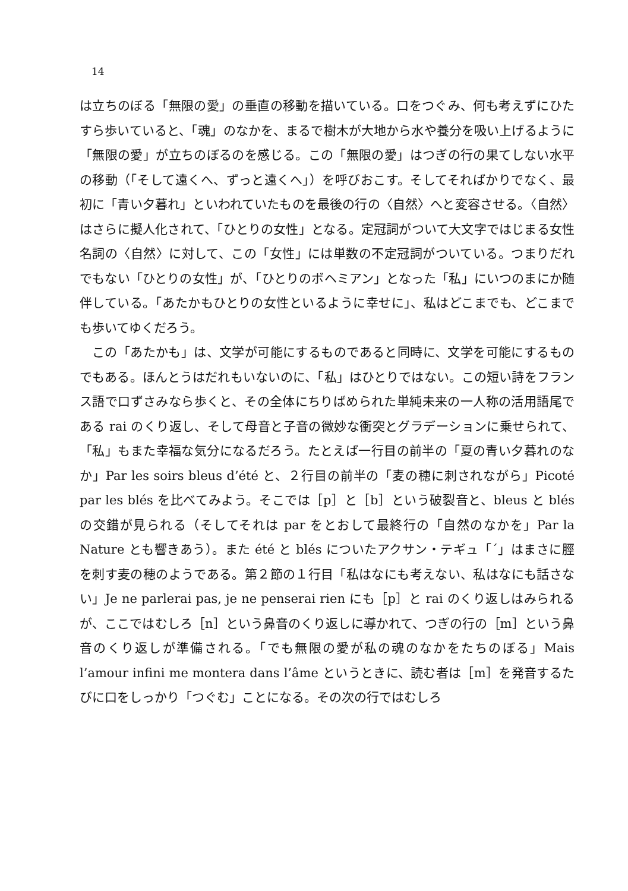14
は立ちのぼる「無限の愛」の垂直の移動を描いている。口をつぐみ、何も考えずにひたすら歩いていると、「魂」のなかを、まるで樹木が大地から水や養分を吸い上げるように「無限の愛」が立ちのぼるのを感じる。この「無限の愛」はつぎの行の果てしない水平の移動（「そして遠くへ、ずっと遠くへ」）を呼びおこす。そしてそればかりでなく、最初に「青い夕暮れ」といわれていたものを最後の行の〈自然〉へと変容させる。〈自然〉はさらに擬人化されて、「ひとりの女性」となる。定冠詞がついて大文字ではじまる女性名詞の〈自然〉に対して、この「女性」には単数の不定冠詞がついている。つまりだれでもない「ひとりの女性」が、「ひとりのボヘミアン」となった「私」にいつのまにか随伴している。「あたかもひとりの女性といるように幸せに」、私はどこまでも、どこまでも歩いてゆくだろう。
この「あたかも」は、文学が可能にするものであると同時に、文学を可能にするものでもある。ほんとうはだれもいないのに、「私」はひとりではない。この短い詩をフランス語で口ずさみなら歩くと、その全体にちりばめられた単純未来の一人称の活用語尾である rai のくり返し、そして母音と子音の微妙な衝突とグラデーションに乗せられて、「私」もまた幸福な気分になるだろう。たとえば一行目の前半の「夏の青い夕暮れのなか」Par les soirs bleus d’été と、２行目の前半の「麦の穂に刺されながら」Picoté par les blés を比べてみよう。そこでは［p］と［b］という破裂音と、bleus と blés の交錯が見られる（そしてそれは par をとおして最終行の「自然のなかを」Par la Nature とも響きあう）。また été と blés についたアクサン・テギュ「´」はまさに脛を刺す麦の穂のようである。第２節の１行目「私はなにも考えない、私はなにも話さない」Je ne parlerai pas, je ne penserai rien にも［p］と rai のくり返しはみられるが、ここではむしろ［n］という鼻音のくり返しに導かれて、つぎの行の［m］という鼻音のくり返しが準備される。「でも無限の愛が私の魂のなかをたちのぼる」Mais l’amour infini me montera dans l’âme というときに、読む者は［m］を発音するたびに口をしっかり「つぐむ」ことになる。その次の行ではむしろ